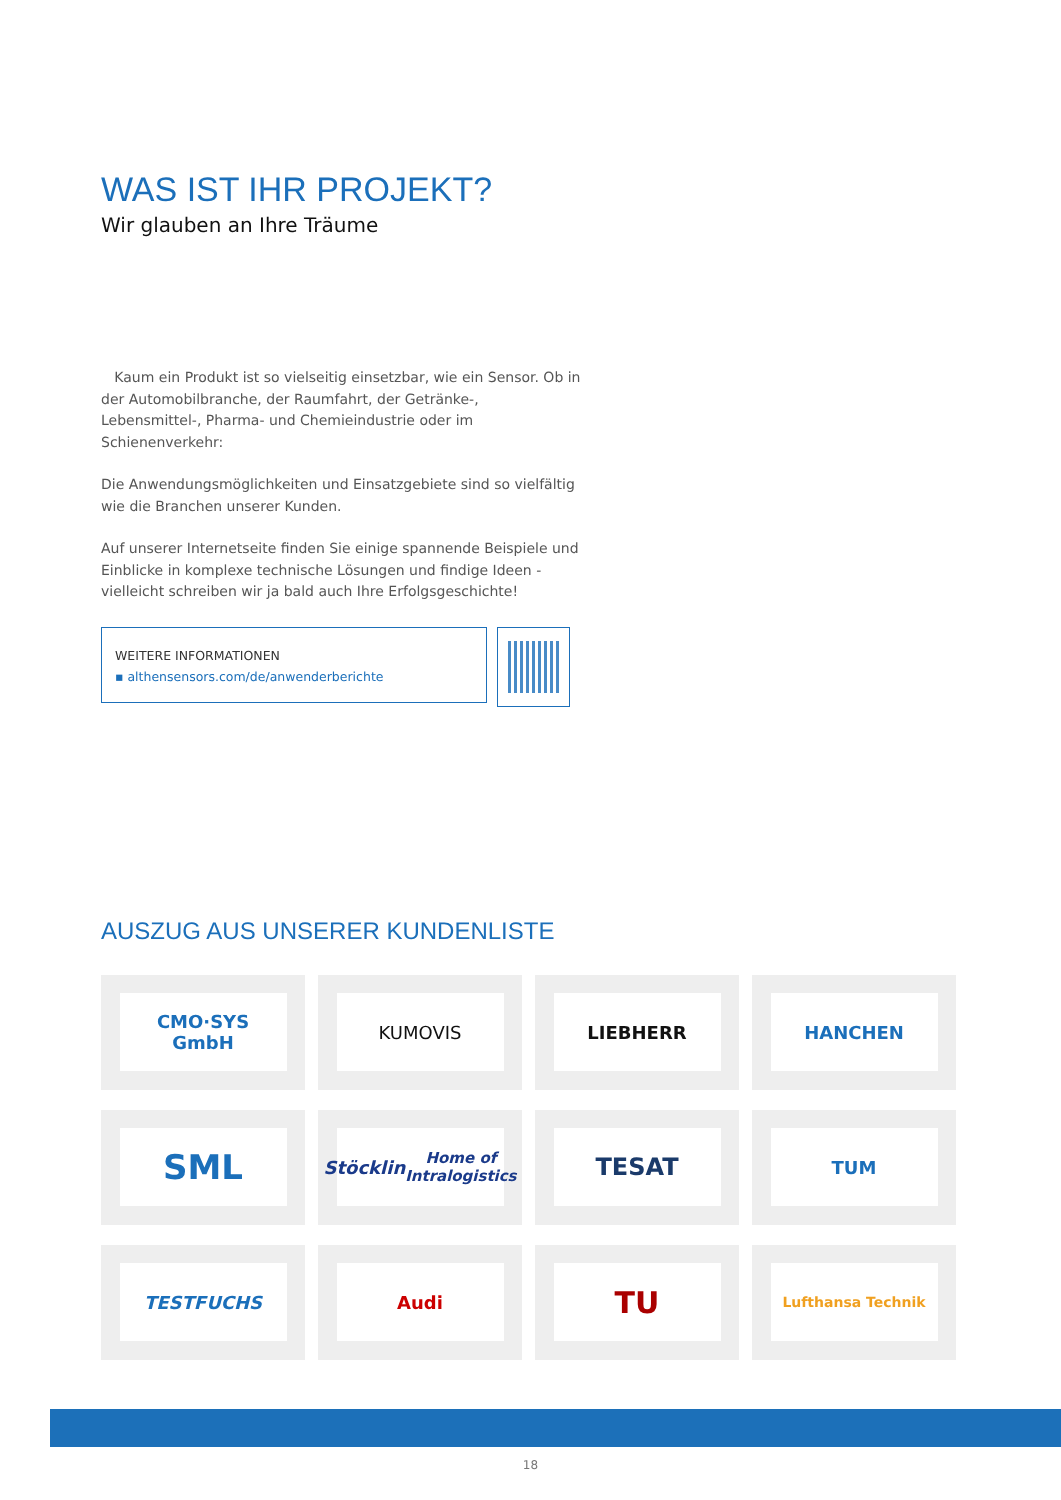WAS IST IHR PROJEKT?
Wir glauben an Ihre Träume
Kaum ein Produkt ist so vielseitig einsetzbar, wie ein Sensor. Ob in der Automobilbranche, der Raumfahrt, der Getränke-, Lebensmittel-, Pharma- und Chemieindustrie oder im Schienenverkehr:
Die Anwendungsmöglichkeiten und Einsatzgebiete sind so vielfältig wie die Branchen unserer Kunden.
Auf unserer Internetseite finden Sie einige spannende Beispiele und Einblicke in komplexe technische Lösungen und findige Ideen - vielleicht schreiben wir ja bald auch Ihre Erfolgsgeschichte!
WEITERE INFORMATIONEN
▪ althensensors.com/de/anwenderberichte
AUSZUG AUS UNSERER KUNDENLISTE
CMO·SYS
GmbH
KUMOVIS
LIEBHERR
HANCHEN
SML
Stöcklin
Home of Intralogistics
TESAT
TUM
TESTFUCHS
Audi
TU
Lufthansa Technik
18